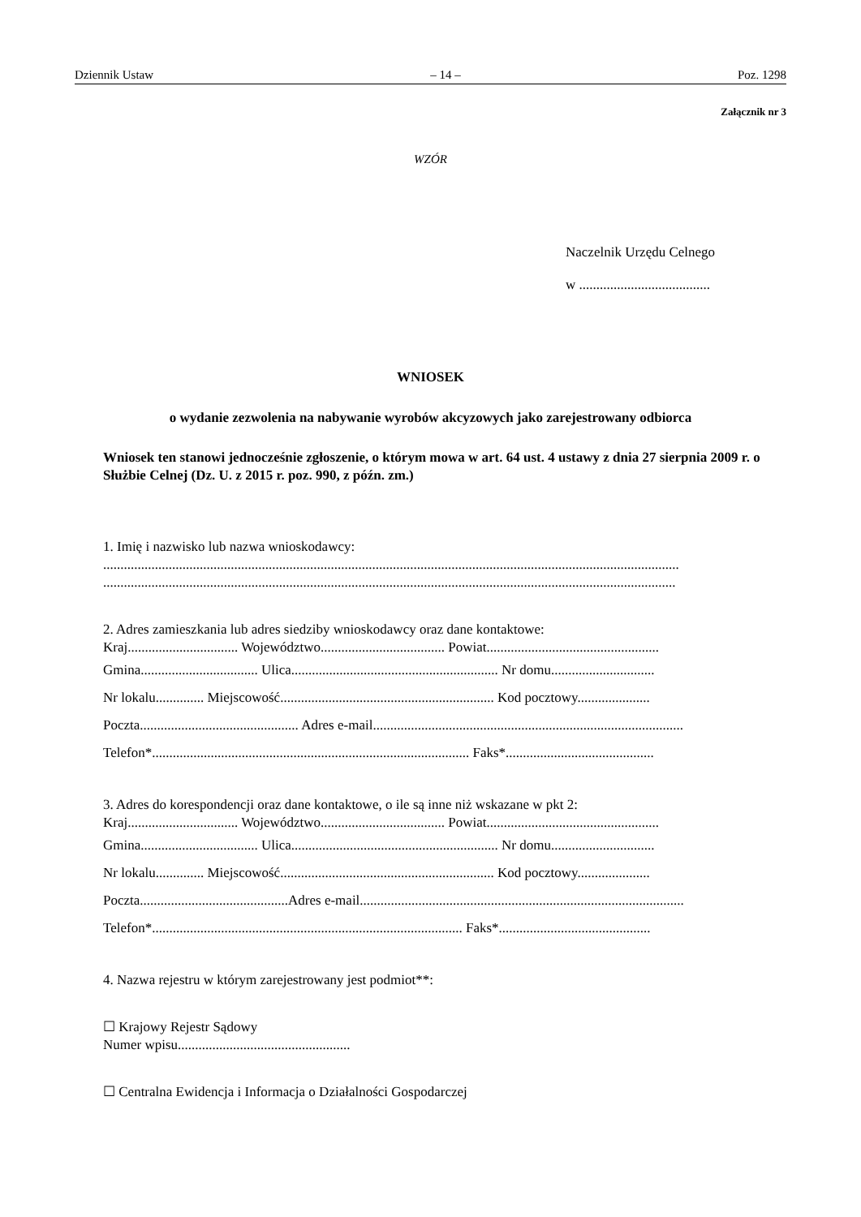Dziennik Ustaw – 14 – Poz. 1298
Załącznik nr 3
WZÓR
Naczelnik Urzędu Celnego
w ......................................
WNIOSEK
o wydanie zezwolenia na nabywanie wyrobów akcyzowych jako zarejestrowany odbiorca
Wniosek ten stanowi jednocześnie zgłoszenie, o którym mowa w art. 64 ust. 4 ustawy z dnia 27 sierpnia 2009 r. o Służbie Celnej (Dz. U. z 2015 r. poz. 990, z późn. zm.)
1. Imię i nazwisko lub nazwa wnioskodawcy:
.......................................................................................................................................................................
......................................................................................................................................................................
2. Adres zamieszkania lub adres siedziby wnioskodawcy oraz dane kontaktowe:
Kraj................................ Województwo.................................... Powiat..................................................
Gmina.................................. Ulica............................................................ Nr domu..............................
Nr lokalu.............. Miejscowość.............................................................. Kod pocztowy.....................
Poczta.............................................. Adres e-mail..........................................................................................
Telefon*............................................................................................ Faks*...........................................
3. Adres do korespondencji oraz dane kontaktowe, o ile są inne niż wskazane w pkt 2:
Kraj................................ Województwo.................................... Powiat..................................................
Gmina.................................. Ulica............................................................ Nr domu..............................
Nr lokalu.............. Miejscowość.............................................................. Kod pocztowy.....................
Poczta...........................................Adres e-mail..............................................................................................
Telefon*.......................................................................................... Faks*............................................
4. Nazwa rejestru w którym zarejestrowany jest podmiot**:
☐ Krajowy Rejestr Sądowy
Numer wpisu..................................................
☐ Centralna Ewidencja i Informacja o Działalności Gospodarczej